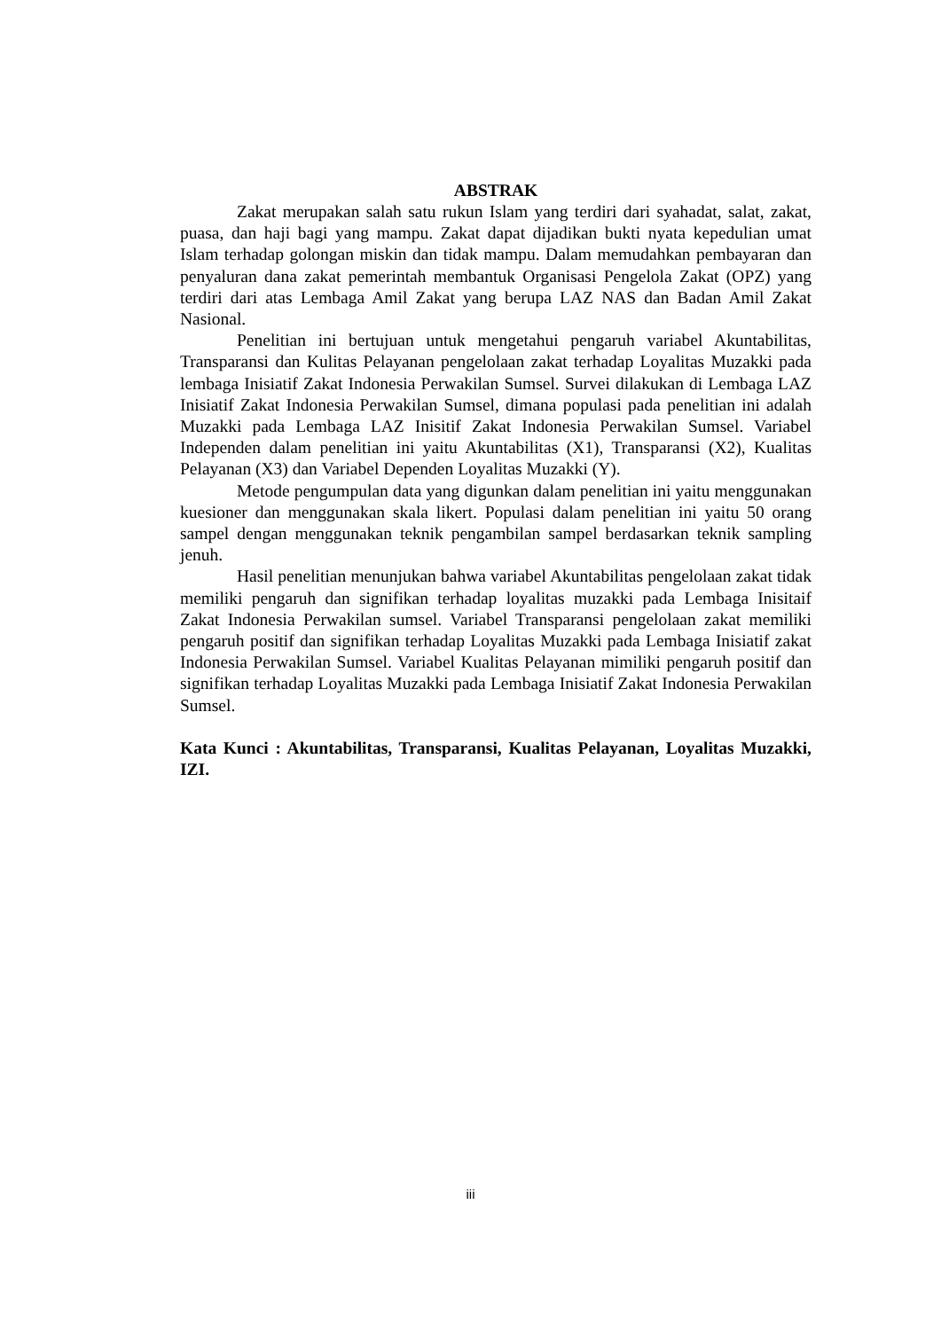ABSTRAK
Zakat merupakan salah satu rukun Islam yang terdiri dari syahadat, salat, zakat, puasa, dan haji bagi yang mampu. Zakat dapat dijadikan bukti nyata kepedulian umat Islam terhadap golongan miskin dan tidak mampu. Dalam memudahkan pembayaran dan penyaluran dana zakat pemerintah membantuk Organisasi Pengelola Zakat (OPZ) yang terdiri dari atas Lembaga Amil Zakat yang berupa LAZ NAS dan Badan Amil Zakat Nasional.
Penelitian ini bertujuan untuk mengetahui pengaruh variabel Akuntabilitas, Transparansi dan Kulitas Pelayanan pengelolaan zakat terhadap Loyalitas Muzakki pada lembaga Inisiatif Zakat Indonesia Perwakilan Sumsel. Survei dilakukan di Lembaga LAZ Inisiatif Zakat Indonesia Perwakilan Sumsel, dimana populasi pada penelitian ini adalah Muzakki pada Lembaga LAZ Inisitif Zakat Indonesia Perwakilan Sumsel. Variabel Independen dalam penelitian ini yaitu Akuntabilitas (X1), Transparansi (X2), Kualitas Pelayanan (X3) dan Variabel Dependen Loyalitas Muzakki (Y).
Metode pengumpulan data yang digunkan dalam penelitian ini yaitu menggunakan kuesioner dan menggunakan skala likert. Populasi dalam penelitian ini yaitu 50 orang sampel dengan menggunakan teknik pengambilan sampel berdasarkan teknik sampling jenuh.
Hasil penelitian menunjukan bahwa variabel Akuntabilitas pengelolaan zakat tidak memiliki pengaruh dan signifikan terhadap loyalitas muzakki pada Lembaga Inisitaif Zakat Indonesia Perwakilan sumsel. Variabel Transparansi pengelolaan zakat memiliki pengaruh positif dan signifikan terhadap Loyalitas Muzakki pada Lembaga Inisiatif zakat Indonesia Perwakilan Sumsel. Variabel Kualitas Pelayanan mimiliki pengaruh positif dan signifikan terhadap Loyalitas Muzakki pada Lembaga Inisiatif Zakat Indonesia Perwakilan Sumsel.
Kata Kunci : Akuntabilitas, Transparansi, Kualitas Pelayanan, Loyalitas Muzakki, IZI.
iii